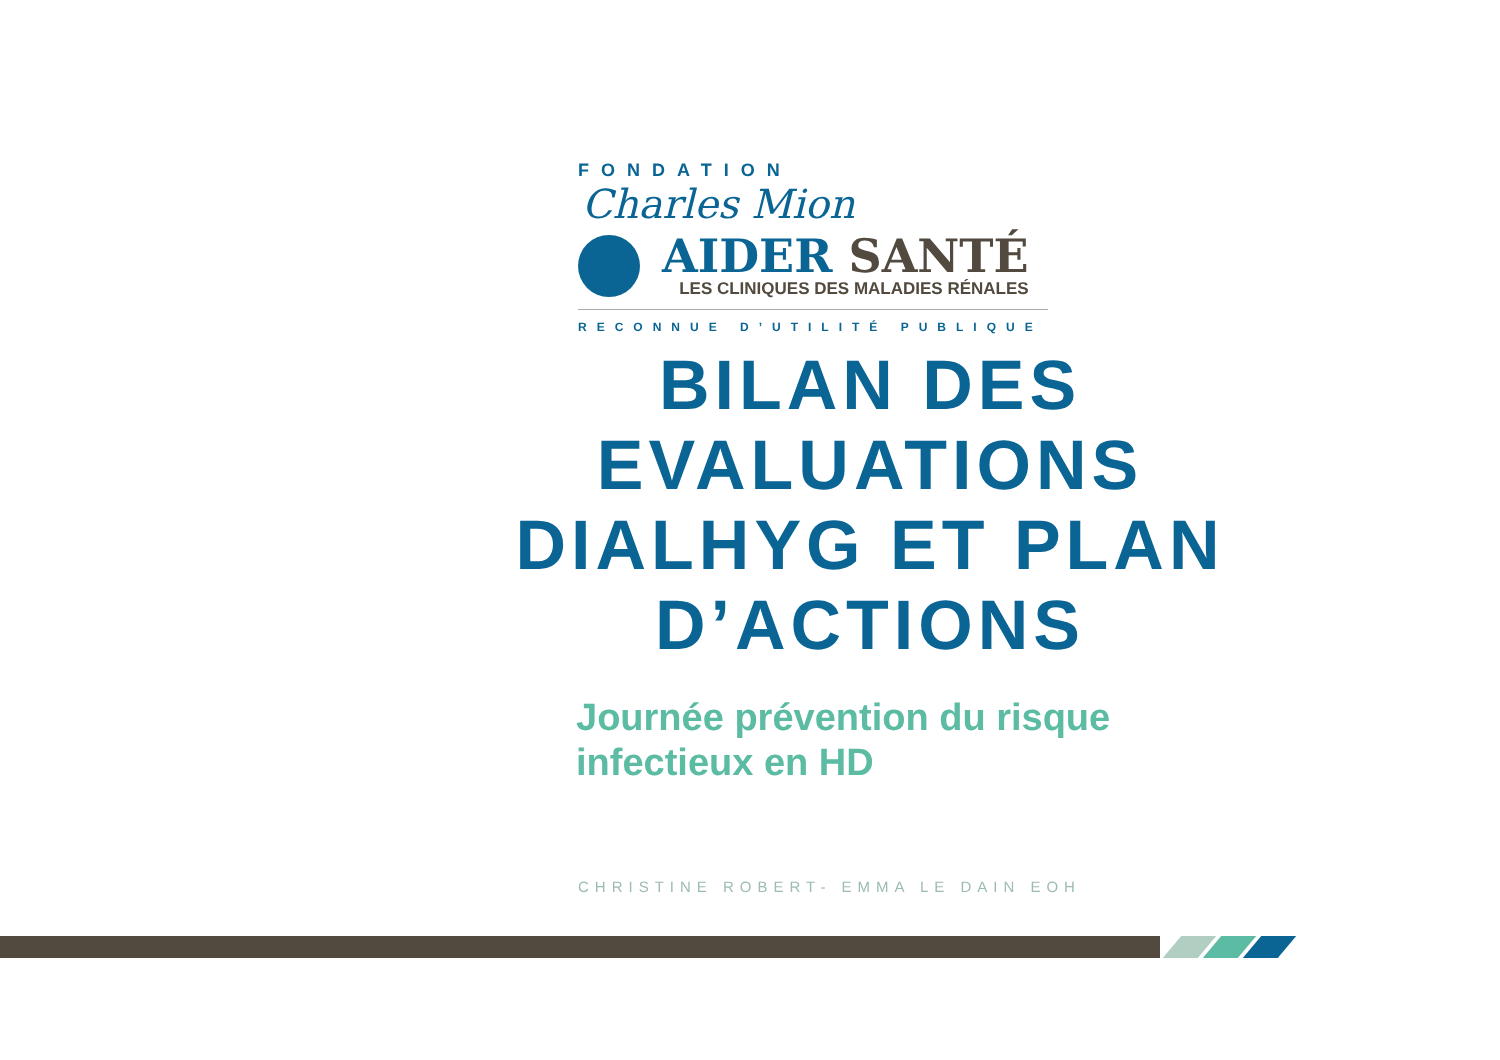FONDATION Charles Mion
AIDER SANTÉ
LES CLINIQUES DES MALADIES RÉNALES
RECONNUE D’UTILITÉ PUBLIQUE
BILAN DES EVALUATIONS DIALHYG ET PLAN D’ACTIONS
Journée prévention du risque
infectieux en HD
CHRISTINE ROBERT- EMMA LE DAIN EOH